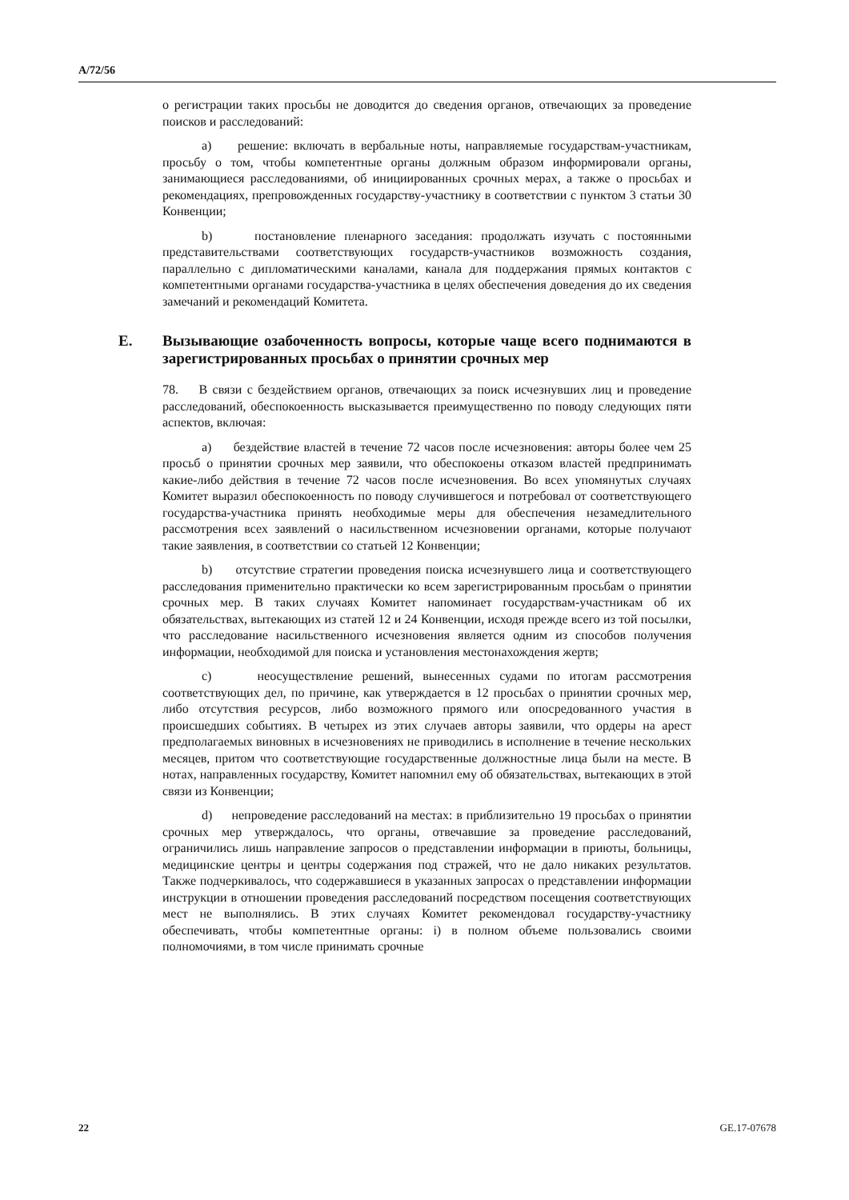A/72/56
о регистрации таких просьбы не доводится до сведения органов, отвечающих за проведение поисков и расследований:
a) решение: включать в вербальные ноты, направляемые государствам-участникам, просьбу о том, чтобы компетентные органы должным образом информировали органы, занимающиеся расследованиями, об инициированных срочных мерах, а также о просьбах и рекомендациях, препровожденных государству-участнику в соответствии с пунктом 3 статьи 30 Конвенции;
b) постановление пленарного заседания: продолжать изучать с постоянными представительствами соответствующих государств-участников возможность создания, параллельно с дипломатическими каналами, канала для поддержания прямых контактов с компетентными органами государства-участника в целях обеспечения доведения до их сведения замечаний и рекомендаций Комитета.
E. Вызывающие озабоченность вопросы, которые чаще всего поднимаются в зарегистрированных просьбах о принятии срочных мер
78. В связи с бездействием органов, отвечающих за поиск исчезнувших лиц и проведение расследований, обеспокоенность высказывается преимущественно по поводу следующих пяти аспектов, включая:
a) бездействие властей в течение 72 часов после исчезновения: авторы более чем 25 просьб о принятии срочных мер заявили, что обеспокоены отказом властей предпринимать какие-либо действия в течение 72 часов после исчезновения. Во всех упомянутых случаях Комитет выразил обеспокоенность по поводу случившегося и потребовал от соответствующего государства-участника принять необходимые меры для обеспечения незамедлительного рассмотрения всех заявлений о насильственном исчезновении органами, которые получают такие заявления, в соответствии со статьей 12 Конвенции;
b) отсутствие стратегии проведения поиска исчезнувшего лица и соответствующего расследования применительно практически ко всем зарегистрированным просьбам о принятии срочных мер. В таких случаях Комитет напоминает государствам-участникам об их обязательствах, вытекающих из статей 12 и 24 Конвенции, исходя прежде всего из той посылки, что расследование насильственного исчезновения является одним из способов получения информации, необходимой для поиска и установления местонахождения жертв;
c) неосуществление решений, вынесенных судами по итогам рассмотрения соответствующих дел, по причине, как утверждается в 12 просьбах о принятии срочных мер, либо отсутствия ресурсов, либо возможного прямого или опосредованного участия в происшедших событиях. В четырех из этих случаев авторы заявили, что ордеры на арест предполагаемых виновных в исчезновениях не приводились в исполнение в течение нескольких месяцев, притом что соответствующие государственные должностные лица были на месте. В нотах, направленных государству, Комитет напомнил ему об обязательствах, вытекающих в этой связи из Конвенции;
d) непроведение расследований на местах: в приблизительно 19 просьбах о принятии срочных мер утверждалось, что органы, отвечавшие за проведение расследований, ограничились лишь направление запросов о представлении информации в приюты, больницы, медицинские центры и центры содержания под стражей, что не дало никаких результатов. Также подчеркивалось, что содержавшиеся в указанных запросах о представлении информации инструкции в отношении проведения расследований посредством посещения соответствующих мест не выполнялись. В этих случаях Комитет рекомендовал государству-участнику обеспечивать, чтобы компетентные органы: i) в полном объеме пользовались своими полномочиями, в том числе принимать срочные
22 GE.17-07678